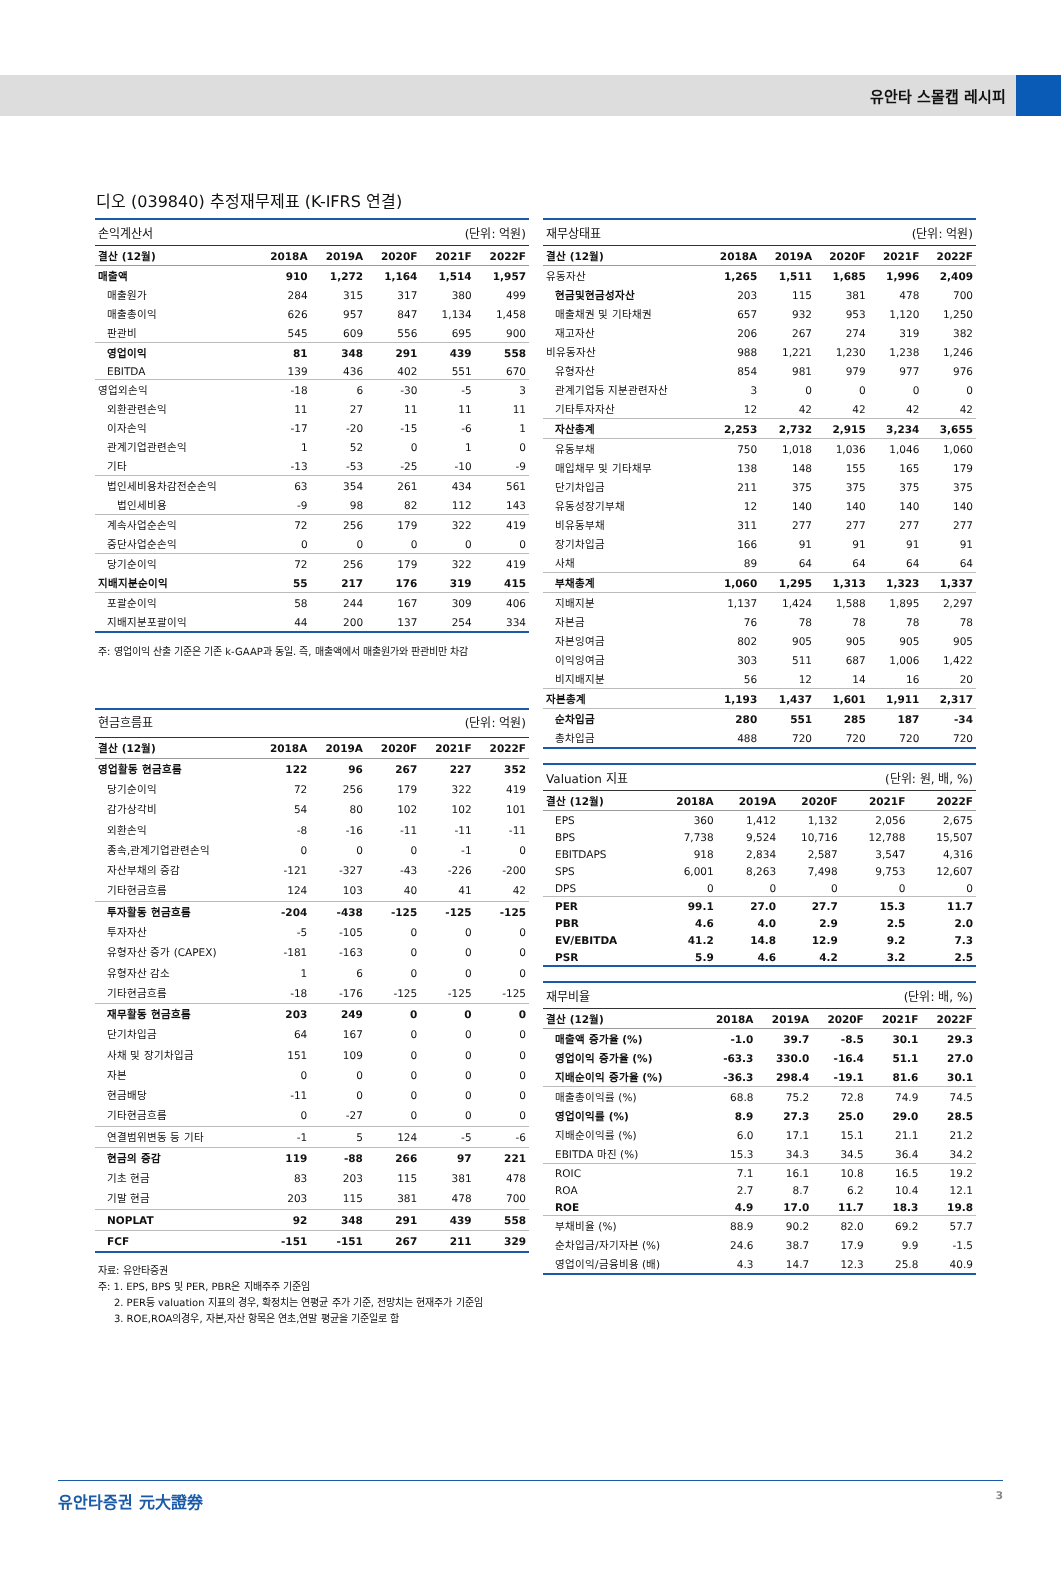유안타 스몰캡 레시피
디오 (039840) 추정재무제표 (K-IFRS 연결)
| 손익계산서 | | | | (단위: 억원) | |
| --- | --- | --- | --- | --- | --- |
| 결산 (12월) | 2018A | 2019A | 2020F | 2021F | 2022F |
| 매출액 | 910 | 1,272 | 1,164 | 1,514 | 1,957 |
| 매출원가 | 284 | 315 | 317 | 380 | 499 |
| 매출총이익 | 626 | 957 | 847 | 1,134 | 1,458 |
| 판관비 | 545 | 609 | 556 | 695 | 900 |
| 영업이익 | 81 | 348 | 291 | 439 | 558 |
| EBITDA | 139 | 436 | 402 | 551 | 670 |
| 영업외손익 | -18 | 6 | -30 | -5 | 3 |
| 외환관련손익 | 11 | 27 | 11 | 11 | 11 |
| 이자손익 | -17 | -20 | -15 | -6 | 1 |
| 관계기업관련손익 | 1 | 52 | 0 | 1 | 0 |
| 기타 | -13 | -53 | -25 | -10 | -9 |
| 법인세비용차감전순손익 | 63 | 354 | 261 | 434 | 561 |
| 법인세비용 | -9 | 98 | 82 | 112 | 143 |
| 계속사업순손익 | 72 | 256 | 179 | 322 | 419 |
| 중단사업순손익 | 0 | 0 | 0 | 0 | 0 |
| 당기순이익 | 72 | 256 | 179 | 322 | 419 |
| 지배지분순이익 | 55 | 217 | 176 | 319 | 415 |
| 포괄순이익 | 58 | 244 | 167 | 309 | 406 |
| 지배지분포괄이익 | 44 | 200 | 137 | 254 | 334 |
주: 영업이익 산출 기준은 기존 k-GAAP과 동일. 즉, 매출액에서 매출원가와 판관비만 차감
| 현금흐름표 | | | | (단위: 억원) | |
| --- | --- | --- | --- | --- | --- |
| 결산 (12월) | 2018A | 2019A | 2020F | 2021F | 2022F |
| 영업활동 현금흐름 | 122 | 96 | 267 | 227 | 352 |
| 당기순이익 | 72 | 256 | 179 | 322 | 419 |
| 감가상각비 | 54 | 80 | 102 | 102 | 101 |
| 외환손익 | -8 | -16 | -11 | -11 | -11 |
| 종속,관계기업관련손익 | 0 | 0 | 0 | -1 | 0 |
| 자산부채의 증감 | -121 | -327 | -43 | -226 | -200 |
| 기타현금흐름 | 124 | 103 | 40 | 41 | 42 |
| 투자활동 현금흐름 | -204 | -438 | -125 | -125 | -125 |
| 투자자산 | -5 | -105 | 0 | 0 | 0 |
| 유형자산 증가 (CAPEX) | -181 | -163 | 0 | 0 | 0 |
| 유형자산 감소 | 1 | 6 | 0 | 0 | 0 |
| 기타현금흐름 | -18 | -176 | -125 | -125 | -125 |
| 재무활동 현금흐름 | 203 | 249 | 0 | 0 | 0 |
| 단기차입금 | 64 | 167 | 0 | 0 | 0 |
| 사채 및 장기차입금 | 151 | 109 | 0 | 0 | 0 |
| 자본 | 0 | 0 | 0 | 0 | 0 |
| 현금배당 | -11 | 0 | 0 | 0 | 0 |
| 기타현금흐름 | 0 | -27 | 0 | 0 | 0 |
| 연결범위변동 등 기타 | -1 | 5 | 124 | -5 | -6 |
| 현금의 증감 | 119 | -88 | 266 | 97 | 221 |
| 기초 현금 | 83 | 203 | 115 | 381 | 478 |
| 기말 현금 | 203 | 115 | 381 | 478 | 700 |
| NOPLAT | 92 | 348 | 291 | 439 | 558 |
| FCF | -151 | -151 | 267 | 211 | 329 |
자료: 유안타증권
주: 1. EPS, BPS 및 PER, PBR은 지배주주 기준임
2. PER등 valuation 지표의 경우, 확정치는 연평균 주가 기준, 전망치는 현재주가 기준임
3. ROE,ROA의경우, 자본,자산 항목은 연초,연말 평균을 기준일로 함
| 재무상태표 | | | | (단위: 억원) | |
| --- | --- | --- | --- | --- | --- |
| 결산 (12월) | 2018A | 2019A | 2020F | 2021F | 2022F |
| 유동자산 | 1,265 | 1,511 | 1,685 | 1,996 | 2,409 |
| 현금및현금성자산 | 203 | 115 | 381 | 478 | 700 |
| 매출채권 및 기타채권 | 657 | 932 | 953 | 1,120 | 1,250 |
| 재고자산 | 206 | 267 | 274 | 319 | 382 |
| 비유동자산 | 988 | 1,221 | 1,230 | 1,238 | 1,246 |
| 유형자산 | 854 | 981 | 979 | 977 | 976 |
| 관계기업등 지분관련자산 | 3 | 0 | 0 | 0 | 0 |
| 기타투자자산 | 12 | 42 | 42 | 42 | 42 |
| 자산총계 | 2,253 | 2,732 | 2,915 | 3,234 | 3,655 |
| 유동부채 | 750 | 1,018 | 1,036 | 1,046 | 1,060 |
| 매입채무 및 기타채무 | 138 | 148 | 155 | 165 | 179 |
| 단기차입금 | 211 | 375 | 375 | 375 | 375 |
| 유동성장기부채 | 12 | 140 | 140 | 140 | 140 |
| 비유동부채 | 311 | 277 | 277 | 277 | 277 |
| 장기차입금 | 166 | 91 | 91 | 91 | 91 |
| 사채 | 89 | 64 | 64 | 64 | 64 |
| 부채총계 | 1,060 | 1,295 | 1,313 | 1,323 | 1,337 |
| 지배지분 | 1,137 | 1,424 | 1,588 | 1,895 | 2,297 |
| 자본금 | 76 | 78 | 78 | 78 | 78 |
| 자본잉여금 | 802 | 905 | 905 | 905 | 905 |
| 이익잉여금 | 303 | 511 | 687 | 1,006 | 1,422 |
| 비지배지분 | 56 | 12 | 14 | 16 | 20 |
| 자본총계 | 1,193 | 1,437 | 1,601 | 1,911 | 2,317 |
| 순차입금 | 280 | 551 | 285 | 187 | -34 |
| 총차입금 | 488 | 720 | 720 | 720 | 720 |
| Valuation 지표 | | | | (단위: 원, 배, %) | |
| --- | --- | --- | --- | --- | --- |
| 결산 (12월) | 2018A | 2019A | 2020F | 2021F | 2022F |
| EPS | 360 | 1,412 | 1,132 | 2,056 | 2,675 |
| BPS | 7,738 | 9,524 | 10,716 | 12,788 | 15,507 |
| EBITDAPS | 918 | 2,834 | 2,587 | 3,547 | 4,316 |
| SPS | 6,001 | 8,263 | 7,498 | 9,753 | 12,607 |
| DPS | 0 | 0 | 0 | 0 | 0 |
| PER | 99.1 | 27.0 | 27.7 | 15.3 | 11.7 |
| PBR | 4.6 | 4.0 | 2.9 | 2.5 | 2.0 |
| EV/EBITDA | 41.2 | 14.8 | 12.9 | 9.2 | 7.3 |
| PSR | 5.9 | 4.6 | 4.2 | 3.2 | 2.5 |
| 재무비율 | | | | (단위: 배, %) | |
| --- | --- | --- | --- | --- | --- |
| 결산 (12월) | 2018A | 2019A | 2020F | 2021F | 2022F |
| 매출액 증가율 (%) | -1.0 | 39.7 | -8.5 | 30.1 | 29.3 |
| 영업이익 증가율 (%) | -63.3 | 330.0 | -16.4 | 51.1 | 27.0 |
| 지배순이익 증가율 (%) | -36.3 | 298.4 | -19.1 | 81.6 | 30.1 |
| 매출총이익률 (%) | 68.8 | 75.2 | 72.8 | 74.9 | 74.5 |
| 영업이익률 (%) | 8.9 | 27.3 | 25.0 | 29.0 | 28.5 |
| 지배순이익률 (%) | 6.0 | 17.1 | 15.1 | 21.1 | 21.2 |
| EBITDA 마진 (%) | 15.3 | 34.3 | 34.5 | 36.4 | 34.2 |
| ROIC | 7.1 | 16.1 | 10.8 | 16.5 | 19.2 |
| ROA | 2.7 | 8.7 | 6.2 | 10.4 | 12.1 |
| ROE | 4.9 | 17.0 | 11.7 | 18.3 | 19.8 |
| 부채비율 (%) | 88.9 | 90.2 | 82.0 | 69.2 | 57.7 |
| 순차입금/자기자본 (%) | 24.6 | 38.7 | 17.9 | 9.9 | -1.5 |
| 영업이익/금융비용 (배) | 4.3 | 14.7 | 12.3 | 25.8 | 40.9 |
유안타증권 元大證券 3